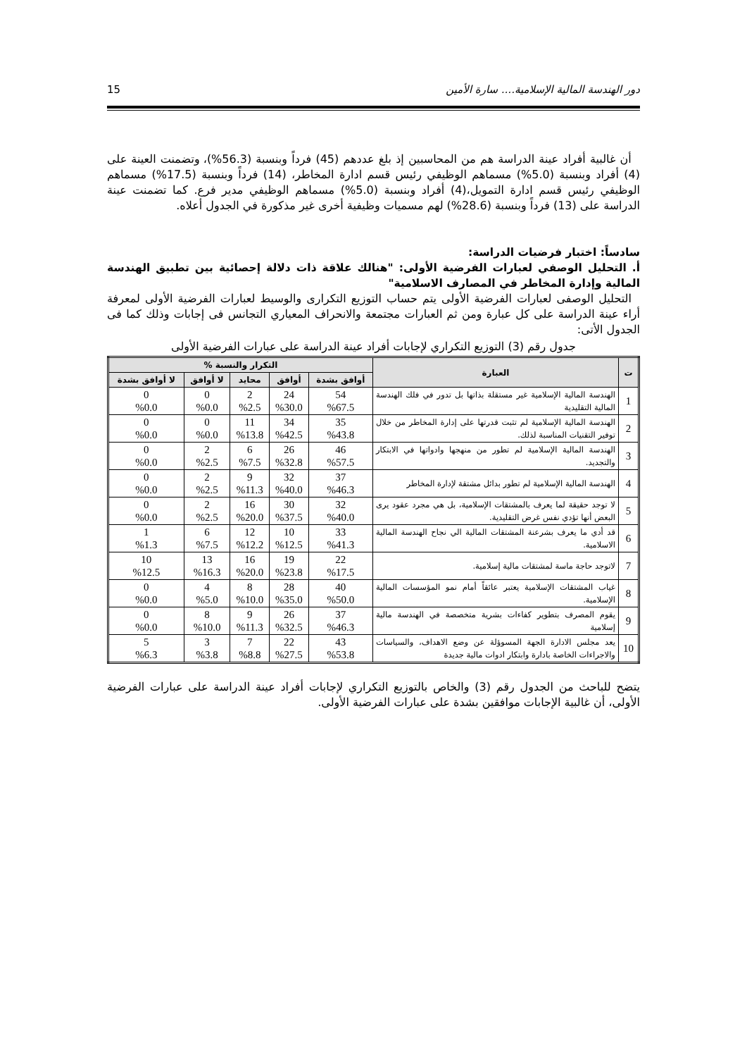دور الهندسة المالية الإسلامية.... سارة الأمين 15
أن غالبية أفراد عينة الدراسة هم من المحاسبين إذ بلغ عددهم (45) فرداً وبنسبة (56.3%)، وتضمنت العينة على (4) أفراد وبنسبة (5.0%) مسماهم الوظيفي رئيس قسم ادارة المخاطر، (14) فرداً وبنسبة (17.5%) مسماهم الوظيفي رئيس قسم ادارة التمويل،(4) أفراد وبنسبة (5.0%) مسماهم الوظيفي مدير فرع. كما تضمنت عينة الدراسة على (13) فرداً وبنسبة (28.6%) لهم مسميات وظيفية أخرى غير مذكورة في الجدول أعلاه.
سادساً: اختبار فرضيات الدراسة:
أ. التحليل الوصفي لعبارات الفرضية الأولى: "هنالك علاقة ذات دلالة إحصائية بين تطبيق الهندسة المالية وإدارة المخاطر في المصارف الاسلامية"
التحليل الوصفى لعبارات الفرضية الأولى يتم حساب التوزيع التكرارى والوسيط لعبارات الفرضية الأولى لمعرفة أراء عينة الدراسة على كل عبارة ومن ثم العبارات مجتمعة والانحراف المعياري التجانس فى إجابات وذلك كما فى الجدول الأتى:
جدول رقم (3) التوزيع التكراري لإجابات أفراد عينة الدراسة على عبارات الفرضية الأولى
| ت | العبارة | التكرار والنسبة % | | | | |
| --- | --- | --- | --- | --- | --- | --- |
| | | أوافق بشدة | أوافق | محايد | لا أوافق | لا أوافق بشدة |
| 1 | الهندسة المالية الإسلامية غير مستقلة بذاتها بل تدور في فلك الهندسة المالية التقليدية | 54 %67.5 | 24 %30.0 | 2 %2.5 | 0 %0.0 | 0 %0.0 |
| 2 | الهندسة المالية الإسلامية لم تثبت قدرتها على إدارة المخاطر من خلال توفير التقنيات المناسبة لذلك. | 35 %43.8 | 34 %42.5 | 11 %13.8 | 0 %0.0 | 0 %0.0 |
| 3 | الهندسة المالية الإسلامية لم تطور من منهجها وادواتها في الابتكار والتجديد. | 46 %57.5 | 26 %32.8 | 6 %7.5 | 2 %2.5 | 0 %0.0 |
| 4 | الهندسة المالية الإسلامية لم تطور بدائل مشتقة لإدارة المخاطر | 37 %46.3 | 32 %40.0 | 9 %11.3 | 2 %2.5 | 0 %0.0 |
| 5 | لا توجد حقيقة لما يعرف بالمشتقات الإسلامية، بل هي مجرد عقود يرى البعض أنها تؤدي نفس غرض التقليدية. | 32 %40.0 | 30 %37.5 | 16 %20.0 | 2 %2.5 | 0 %0.0 |
| 6 | قد أدي ما يعرف بشرعنة المشتقات المالية الي نجاح الهندسة المالية الاسلامية. | 33 %41.3 | 10 %12.5 | 12 %12.2 | 6 %7.5 | 1 %1.3 |
| 7 | لاتوجد حاجة ماسة لمشتقات مالية إسلامية. | 22 %17.5 | 19 %23.8 | 16 %20.0 | 13 %16.3 | 10 %12.5 |
| 8 | غياب المشتقات الإسلامية يعتبر عائقاً أمام نمو المؤسسات المالية الإسلامية. | 40 %50.0 | 28 %35.0 | 8 %10.0 | 4 %5.0 | 0 %0.0 |
| 9 | يقوم المصرف بتطوير كفاءات بشرية متخصصة في الهندسة مالية إسلامية | 37 %46.3 | 26 %32.5 | 9 %11.3 | 8 %10.0 | 0 %0.0 |
| 10 | يعد مجلس الادارة الجهة المسوؤلة عن وضع الاهداف، والسياسات والاجراءات الخاصة بادارة وابتكار ادوات مالية جديدة | 43 %53.8 | 22 %27.5 | 7 %8.8 | 3 %3.8 | 5 %6.3 |
يتضح للباحث من الجدول رقم (3) والخاص بالتوزيع التكراري لإجابات أفراد عينة الدراسة على عبارات الفرضية الأولى، أن غالبية الإجابات موافقين بشدة على عبارات الفرضية الأولى.